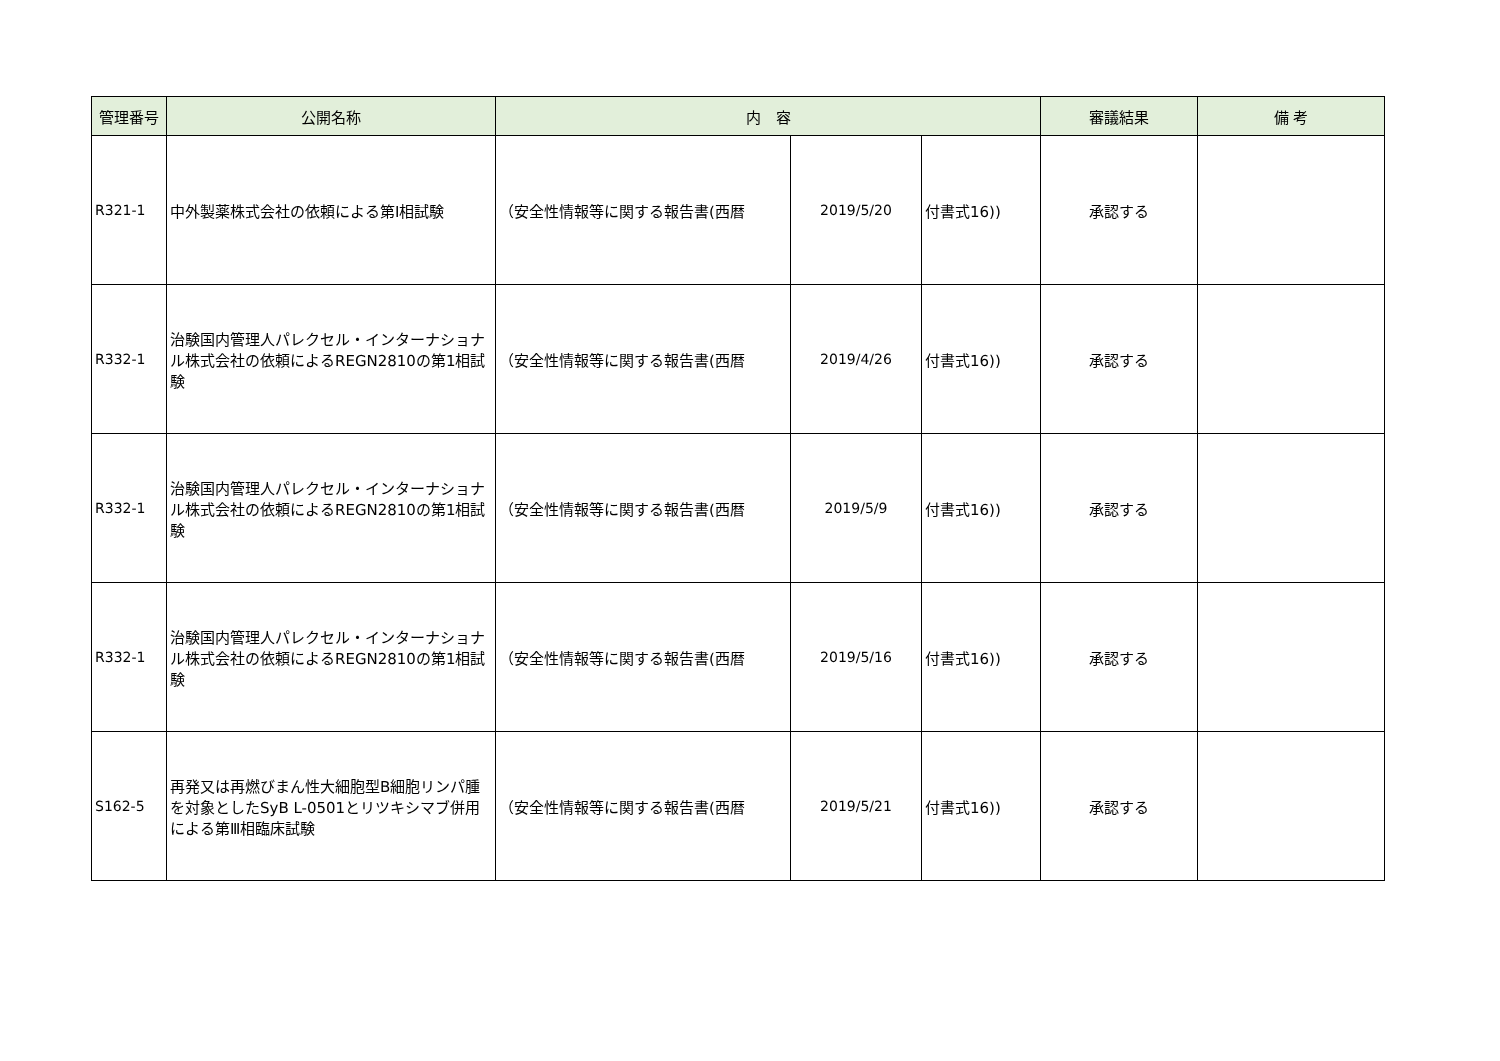| 管理番号 | 公開名称 | 内 容 | | | 審議結果 | 備 考 |
| --- | --- | --- | --- | --- | --- | --- |
| R321-1 | 中外製薬株式会社の依頼による第Ⅰ相試験 | （安全性情報等に関する報告書(西暦 | 2019/5/20 | 付書式16)) | 承認する | |
| R332-1 | 治験国内管理人パレクセル・インターナショナル株式会社の依頼によるREGN2810の第1相試験 | （安全性情報等に関する報告書(西暦 | 2019/4/26 | 付書式16)) | 承認する | |
| R332-1 | 治験国内管理人パレクセル・インターナショナル株式会社の依頼によるREGN2810の第1相試験 | （安全性情報等に関する報告書(西暦 | 2019/5/9 | 付書式16)) | 承認する | |
| R332-1 | 治験国内管理人パレクセル・インターナショナル株式会社の依頼によるREGN2810の第1相試験 | （安全性情報等に関する報告書(西暦 | 2019/5/16 | 付書式16)) | 承認する | |
| S162-5 | 再発又は再燃びまん性大細胞型B細胞リンパ腫を対象としたSyB L-0501とリツキシマブ併用による第Ⅲ相臨床試験 | （安全性情報等に関する報告書(西暦 | 2019/5/21 | 付書式16)) | 承認する | |